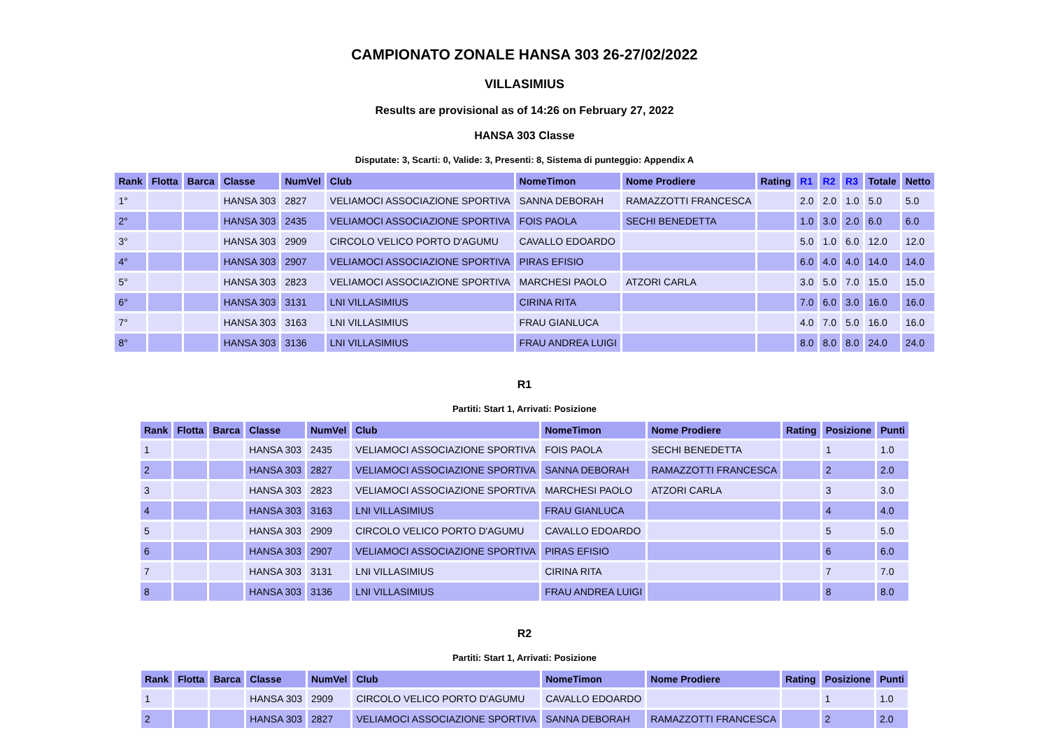CAMPIONATO ZONALE HANSA 303 26-27/02/2022
VILLASIMIUS
Results are provisional as of 14:26 on February 27, 2022
HANSA 303 Classe
Disputate: 3, Scarti: 0, Valide: 3, Presenti: 8, Sistema di punteggio: Appendix A
| Rank | Flotta | Barca | Classe | NumVel | Club | NomeTimon | Nome Prodiere | Rating | R1 | R2 | R3 | Totale | Netto |
| --- | --- | --- | --- | --- | --- | --- | --- | --- | --- | --- | --- | --- | --- |
| 1° | | | HANSA 303 | 2827 | VELIAMOCI ASSOCIAZIONE SPORTIVA | SANNA DEBORAH | RAMAZZOTTI FRANCESCA | | 2.0 | 2.0 | 1.0 | 5.0 | 5.0 |
| 2° | | | HANSA 303 | 2435 | VELIAMOCI ASSOCIAZIONE SPORTIVA | FOIS PAOLA | SECHI BENEDETTA | | 1.0 | 3.0 | 2.0 | 6.0 | 6.0 |
| 3° | | | HANSA 303 | 2909 | CIRCOLO VELICO PORTO D'AGUMU | CAVALLO EDOARDO | | | 5.0 | 1.0 | 6.0 | 12.0 | 12.0 |
| 4° | | | HANSA 303 | 2907 | VELIAMOCI ASSOCIAZIONE SPORTIVA | PIRAS EFISIO | | | 6.0 | 4.0 | 4.0 | 14.0 | 14.0 |
| 5° | | | HANSA 303 | 2823 | VELIAMOCI ASSOCIAZIONE SPORTIVA | MARCHESI PAOLO | ATZORI CARLA | | 3.0 | 5.0 | 7.0 | 15.0 | 15.0 |
| 6° | | | HANSA 303 | 3131 | LNI VILLASIMIUS | CIRINA RITA | | | 7.0 | 6.0 | 3.0 | 16.0 | 16.0 |
| 7° | | | HANSA 303 | 3163 | LNI VILLASIMIUS | FRAU GIANLUCA | | | 4.0 | 7.0 | 5.0 | 16.0 | 16.0 |
| 8° | | | HANSA 303 | 3136 | LNI VILLASIMIUS | FRAU ANDREA LUIGI | | | 8.0 | 8.0 | 8.0 | 24.0 | 24.0 |
R1
Partiti: Start 1, Arrivati: Posizione
| Rank | Flotta | Barca | Classe | NumVel | Club | NomeTimon | Nome Prodiere | Rating | Posizione | Punti |
| --- | --- | --- | --- | --- | --- | --- | --- | --- | --- | --- |
| 1 | | | HANSA 303 | 2435 | VELIAMOCI ASSOCIAZIONE SPORTIVA | FOIS PAOLA | SECHI BENEDETTA | | 1 | 1.0 |
| 2 | | | HANSA 303 | 2827 | VELIAMOCI ASSOCIAZIONE SPORTIVA | SANNA DEBORAH | RAMAZZOTTI FRANCESCA | | 2 | 2.0 |
| 3 | | | HANSA 303 | 2823 | VELIAMOCI ASSOCIAZIONE SPORTIVA | MARCHESI PAOLO | ATZORI CARLA | | 3 | 3.0 |
| 4 | | | HANSA 303 | 3163 | LNI VILLASIMIUS | FRAU GIANLUCA | | | 4 | 4.0 |
| 5 | | | HANSA 303 | 2909 | CIRCOLO VELICO PORTO D'AGUMU | CAVALLO EDOARDO | | | 5 | 5.0 |
| 6 | | | HANSA 303 | 2907 | VELIAMOCI ASSOCIAZIONE SPORTIVA | PIRAS EFISIO | | | 6 | 6.0 |
| 7 | | | HANSA 303 | 3131 | LNI VILLASIMIUS | CIRINA RITA | | | 7 | 7.0 |
| 8 | | | HANSA 303 | 3136 | LNI VILLASIMIUS | FRAU ANDREA LUIGI | | | 8 | 8.0 |
R2
Partiti: Start 1, Arrivati: Posizione
| Rank | Flotta | Barca | Classe | NumVel | Club | NomeTimon | Nome Prodiere | Rating | Posizione | Punti |
| --- | --- | --- | --- | --- | --- | --- | --- | --- | --- | --- |
| 1 | | | HANSA 303 | 2909 | CIRCOLO VELICO PORTO D'AGUMU | CAVALLO EDOARDO | | | 1 | 1.0 |
| 2 | | | HANSA 303 | 2827 | VELIAMOCI ASSOCIAZIONE SPORTIVA | SANNA DEBORAH | RAMAZZOTTI FRANCESCA | | 2 | 2.0 |